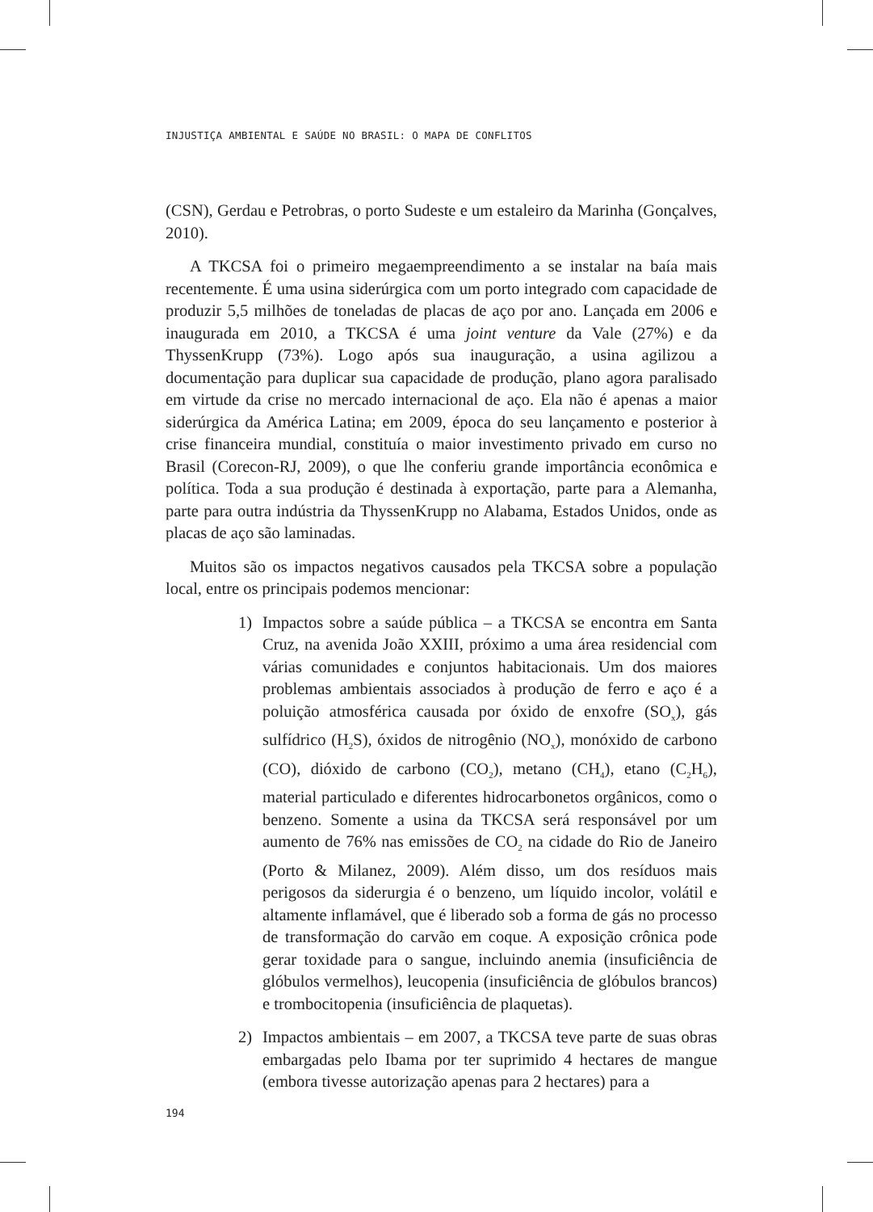INJUSTIÇA AMBIENTAL E SAÚDE NO BRASIL: O MAPA DE CONFLITOS
(CSN), Gerdau e Petrobras, o porto Sudeste e um estaleiro da Marinha (Gonçalves, 2010).
A TKCSA foi o primeiro megaempreendimento a se instalar na baía mais recentemente. É uma usina siderúrgica com um porto integrado com capacidade de produzir 5,5 milhões de toneladas de placas de aço por ano. Lançada em 2006 e inaugurada em 2010, a TKCSA é uma joint venture da Vale (27%) e da ThyssenKrupp (73%). Logo após sua inauguração, a usina agilizou a documentação para duplicar sua capacidade de produção, plano agora paralisado em virtude da crise no mercado internacional de aço. Ela não é apenas a maior siderúrgica da América Latina; em 2009, época do seu lançamento e posterior à crise financeira mundial, constituía o maior investimento privado em curso no Brasil (Corecon-RJ, 2009), o que lhe conferiu grande importância econômica e política. Toda a sua produção é destinada à exportação, parte para a Alemanha, parte para outra indústria da ThyssenKrupp no Alabama, Estados Unidos, onde as placas de aço são laminadas.
Muitos são os impactos negativos causados pela TKCSA sobre a população local, entre os principais podemos mencionar:
1) Impactos sobre a saúde pública – a TKCSA se encontra em Santa Cruz, na avenida João XXIII, próximo a uma área residencial com várias comunidades e conjuntos habitacionais. Um dos maiores problemas ambientais associados à produção de ferro e aço é a poluição atmosférica causada por óxido de enxofre (SO<sub>x</sub>), gás sulfídrico (H<sub>2</sub>S), óxidos de nitrogênio (NO<sub>x</sub>), monóxido de carbono (CO), dióxido de carbono (CO<sub>2</sub>), metano (CH<sub>4</sub>), etano (C<sub>2</sub>H<sub>6</sub>), material particulado e diferentes hidrocarbonetos orgânicos, como o benzeno. Somente a usina da TKCSA será responsável por um aumento de 76% nas emissões de CO<sub>2</sub> na cidade do Rio de Janeiro (Porto & Milanez, 2009). Além disso, um dos resíduos mais perigosos da siderurgia é o benzeno, um líquido incolor, volátil e altamente inflamável, que é liberado sob a forma de gás no processo de transformação do carvão em coque. A exposição crônica pode gerar toxidade para o sangue, incluindo anemia (insuficiência de glóbulos vermelhos), leucopenia (insuficiência de glóbulos brancos) e trombocitopenia (insuficiência de plaquetas).
2) Impactos ambientais – em 2007, a TKCSA teve parte de suas obras embargadas pelo Ibama por ter suprimido 4 hectares de mangue (embora tivesse autorização apenas para 2 hectares) para a
194